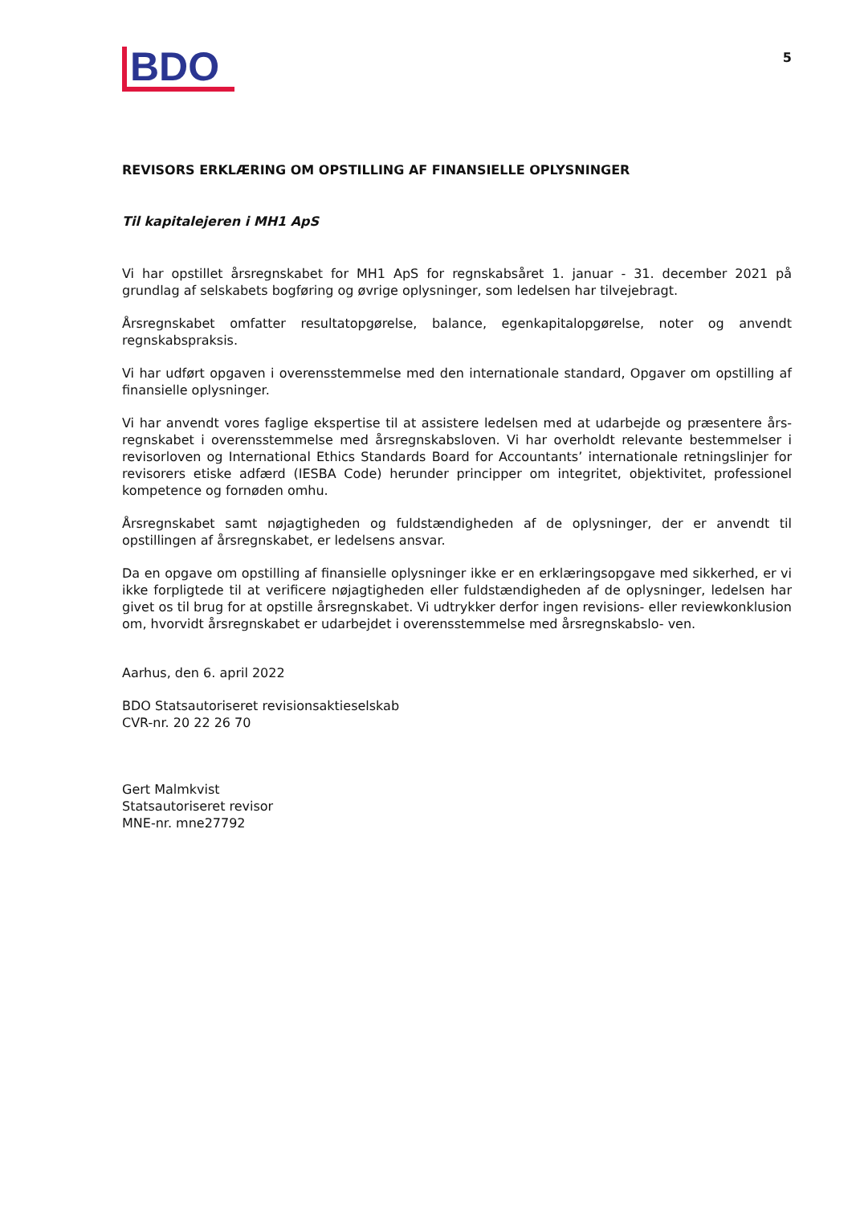BDO
5
REVISORS ERKLÆRING OM OPSTILLING AF FINANSIELLE OPLYSNINGER
Til kapitalejeren i MH1 ApS
Vi har opstillet årsregnskabet for MH1 ApS for regnskabsåret 1. januar - 31. december 2021 på grundlag af selskabets bogføring og øvrige oplysninger, som ledelsen har tilvejebragt.
Årsregnskabet omfatter resultatopgørelse, balance, egenkapitalopgørelse, noter og anvendt regnskabspraksis.
Vi har udført opgaven i overensstemmelse med den internationale standard, Opgaver om opstilling af finansielle oplysninger.
Vi har anvendt vores faglige ekspertise til at assistere ledelsen med at udarbejde og præsentere års- regnskabet i overensstemmelse med årsregnskabsloven. Vi har overholdt relevante bestemmelser i revisorloven og International Ethics Standards Board for Accountants’ internationale retningslinjer for revisorers etiske adfærd (IESBA Code) herunder principper om integritet, objektivitet, professionel kompetence og fornøden omhu.
Årsregnskabet samt nøjagtigheden og fuldstændigheden af de oplysninger, der er anvendt til opstillingen af årsregnskabet, er ledelsens ansvar.
Da en opgave om opstilling af finansielle oplysninger ikke er en erklæringsopgave med sikkerhed, er vi ikke forpligtede til at verificere nøjagtigheden eller fuldstændigheden af de oplysninger, ledelsen har givet os til brug for at opstille årsregnskabet. Vi udtrykker derfor ingen revisions- eller reviewkonklusion om, hvorvidt årsregnskabet er udarbejdet i overensstemmelse med årsregnskabslo- ven.
Aarhus, den 6. april 2022
BDO Statsautoriseret revisionsaktieselskab
CVR-nr. 20 22 26 70
Gert Malmkvist
Statsautoriseret revisor
MNE-nr. mne27792